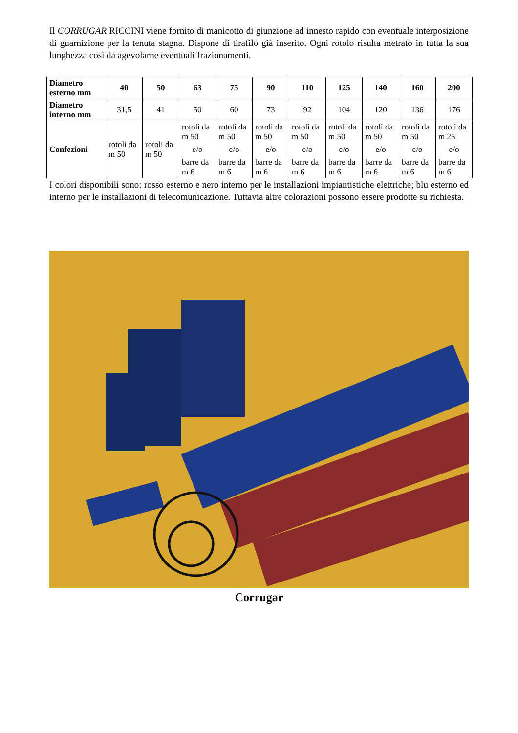Il CORRUGAR RICCINI viene fornito di manicotto di giunzione ad innesto rapido con eventuale interposizione di guarnizione per la tenuta stagna. Dispone di tirafilo già inserito. Ogni rotolo risulta metrato in tutta la sua lunghezza così da agevolarne eventuali frazionamenti.
| Diametro esterno mm | 40 | 50 | 63 | 75 | 90 | 110 | 125 | 140 | 160 | 200 |
| Diametro interno mm | 31,5 | 41 | 50 | 60 | 73 | 92 | 104 | 120 | 136 | 176 |
| Confezioni | rotoli da m 50 | rotoli da m 50 | rotoli da m 50 e/o barre da m 6 | rotoli da m 50 e/o barre da m 6 | rotoli da m 50 e/o barre da m 6 | rotoli da m 50 e/o barre da m 6 | rotoli da m 50 e/o barre da m 6 | rotoli da m 50 e/o barre da m 6 | rotoli da m 50 e/o barre da m 6 | rotoli da m 25 e/o barre da m 6 |
I colori disponibili sono: rosso esterno e nero interno per le installazioni impiantistiche elettriche; blu esterno ed interno per le installazioni di telecomunicazione. Tuttavia altre colorazioni possono essere prodotte su richiesta.
Corrugar